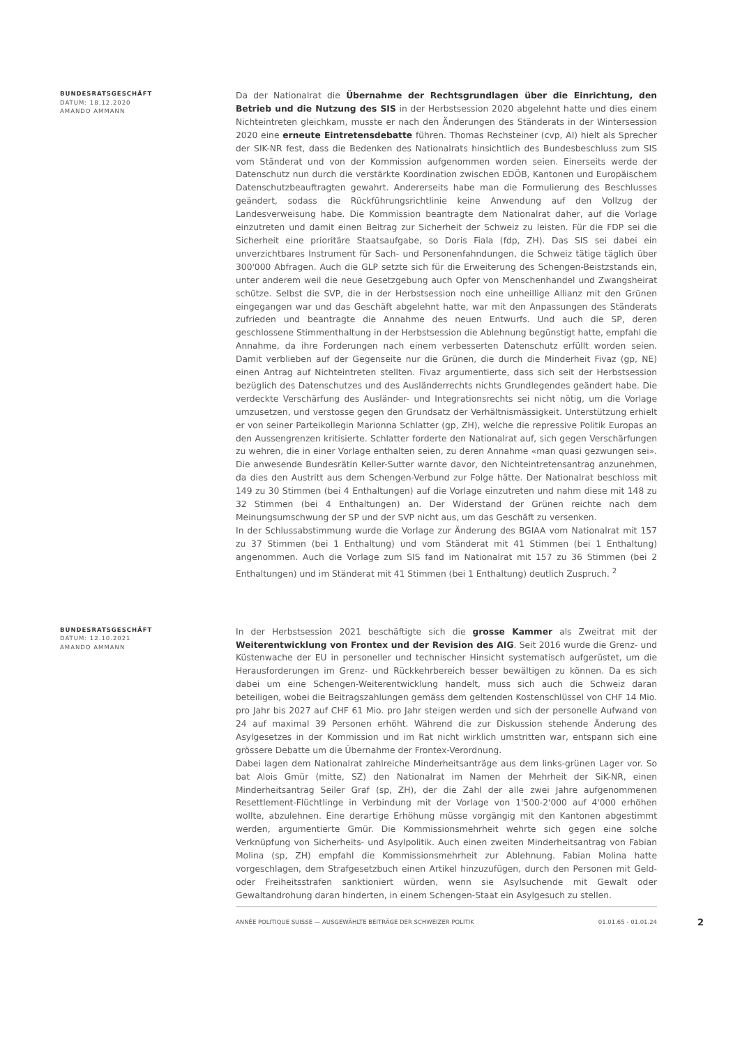BUNDESRATSGESCHÄFT
DATUM: 18.12.2020
AMANDO AMMANN
Da der Nationalrat die Übernahme der Rechtsgrundlagen über die Einrichtung, den Betrieb und die Nutzung des SIS in der Herbstsession 2020 abgelehnt hatte und dies einem Nichteintreten gleichkam, musste er nach den Änderungen des Ständerats in der Wintersession 2020 eine erneute Eintretensdebatte führen. Thomas Rechsteiner (cvp, AI) hielt als Sprecher der SIK-NR fest, dass die Bedenken des Nationalrats hinsichtlich des Bundesbeschluss zum SIS vom Ständerat und von der Kommission aufgenommen worden seien. Einerseits werde der Datenschutz nun durch die verstärkte Koordination zwischen EDÖB, Kantonen und Europäischem Datenschutzbeauftragten gewahrt. Andererseits habe man die Formulierung des Beschlusses geändert, sodass die Rückführungsrichtlinie keine Anwendung auf den Vollzug der Landesverweisung habe. Die Kommission beantragte dem Nationalrat daher, auf die Vorlage einzutreten und damit einen Beitrag zur Sicherheit der Schweiz zu leisten. Für die FDP sei die Sicherheit eine prioritäre Staatsaufgabe, so Doris Fiala (fdp, ZH). Das SIS sei dabei ein unverzichtbares Instrument für Sach- und Personenfahndungen, die Schweiz tätige täglich über 300'000 Abfragen. Auch die GLP setzte sich für die Erweiterung des Schengen-Beistzstands ein, unter anderem weil die neue Gesetzgebung auch Opfer von Menschenhandel und Zwangsheirat schütze. Selbst die SVP, die in der Herbstsession noch eine unheillige Allianz mit den Grünen eingegangen war und das Geschäft abgelehnt hatte, war mit den Anpassungen des Ständerats zufrieden und beantragte die Annahme des neuen Entwurfs. Und auch die SP, deren geschlossene Stimmenthaltung in der Herbstsession die Ablehnung begünstigt hatte, empfahl die Annahme, da ihre Forderungen nach einem verbesserten Datenschutz erfüllt worden seien. Damit verblieben auf der Gegenseite nur die Grünen, die durch die Minderheit Fivaz (gp, NE) einen Antrag auf Nichteintreten stellten. Fivaz argumentierte, dass sich seit der Herbstsession bezüglich des Datenschutzes und des Ausländerrechts nichts Grundlegendes geändert habe. Die verdeckte Verschärfung des Ausländer- und Integrationsrechts sei nicht nötig, um die Vorlage umzusetzen, und verstosse gegen den Grundsatz der Verhältnismässigkeit. Unterstützung erhielt er von seiner Parteikollegin Marionna Schlatter (gp, ZH), welche die repressive Politik Europas an den Aussengrenzen kritisierte. Schlatter forderte den Nationalrat auf, sich gegen Verschärfungen zu wehren, die in einer Vorlage enthalten seien, zu deren Annahme «man quasi gezwungen sei». Die anwesende Bundesrätin Keller-Sutter warnte davor, den Nichteintretensantrag anzunehmen, da dies den Austritt aus dem Schengen-Verbund zur Folge hätte. Der Nationalrat beschloss mit 149 zu 30 Stimmen (bei 4 Enthaltungen) auf die Vorlage einzutreten und nahm diese mit 148 zu 32 Stimmen (bei 4 Enthaltungen) an. Der Widerstand der Grünen reichte nach dem Meinungsumschwung der SP und der SVP nicht aus, um das Geschäft zu versenken.
In der Schlussabstimmung wurde die Vorlage zur Änderung des BGIAA vom Nationalrat mit 157 zu 37 Stimmen (bei 1 Enthaltung) und vom Ständerat mit 41 Stimmen (bei 1 Enthaltung) angenommen. Auch die Vorlage zum SIS fand im Nationalrat mit 157 zu 36 Stimmen (bei 2 Enthaltungen) und im Ständerat mit 41 Stimmen (bei 1 Enthaltung) deutlich Zuspruch. <sup>2</sup>
BUNDESRATSGESCHÄFT
DATUM: 12.10.2021
AMANDO AMMANN
In der Herbstsession 2021 beschäftigte sich die grosse Kammer als Zweitrat mit der Weiterentwicklung von Frontex und der Revision des AIG. Seit 2016 wurde die Grenz- und Küstenwache der EU in personeller und technischer Hinsicht systematisch aufgerüstet, um die Herausforderungen im Grenz- und Rückkehrbereich besser bewältigen zu können. Da es sich dabei um eine Schengen-Weiterentwicklung handelt, muss sich auch die Schweiz daran beteiligen, wobei die Beitragszahlungen gemäss dem geltenden Kostenschlüssel von CHF 14 Mio. pro Jahr bis 2027 auf CHF 61 Mio. pro Jahr steigen werden und sich der personelle Aufwand von 24 auf maximal 39 Personen erhöht. Während die zur Diskussion stehende Änderung des Asylgesetzes in der Kommission und im Rat nicht wirklich umstritten war, entspann sich eine grössere Debatte um die Übernahme der Frontex-Verordnung.
Dabei lagen dem Nationalrat zahlreiche Minderheitsanträge aus dem links-grünen Lager vor. So bat Alois Gmür (mitte, SZ) den Nationalrat im Namen der Mehrheit der SiK-NR, einen Minderheitsantrag Seiler Graf (sp, ZH), der die Zahl der alle zwei Jahre aufgenommenen Resettlement-Flüchtlinge in Verbindung mit der Vorlage von 1'500-2'000 auf 4'000 erhöhen wollte, abzulehnen. Eine derartige Erhöhung müsse vorgängig mit den Kantonen abgestimmt werden, argumentierte Gmür. Die Kommissionsmehrheit wehrte sich gegen eine solche Verknüpfung von Sicherheits- und Asylpolitik. Auch einen zweiten Minderheitsantrag von Fabian Molina (sp, ZH) empfahl die Kommissionsmehrheit zur Ablehnung. Fabian Molina hatte vorgeschlagen, dem Strafgesetzbuch einen Artikel hinzuzufügen, durch den Personen mit Geld- oder Freiheitsstrafen sanktioniert würden, wenn sie Asylsuchende mit Gewalt oder Gewaltandrohung daran hinderten, in einem Schengen-Staat ein Asylgesuch zu stellen.
ANNÉE POLITIQUE SUISSE — AUSGEWÄHLTE BEITRÄGE DER SCHWEIZER POLITIK 01.01.65 - 01.01.24
2